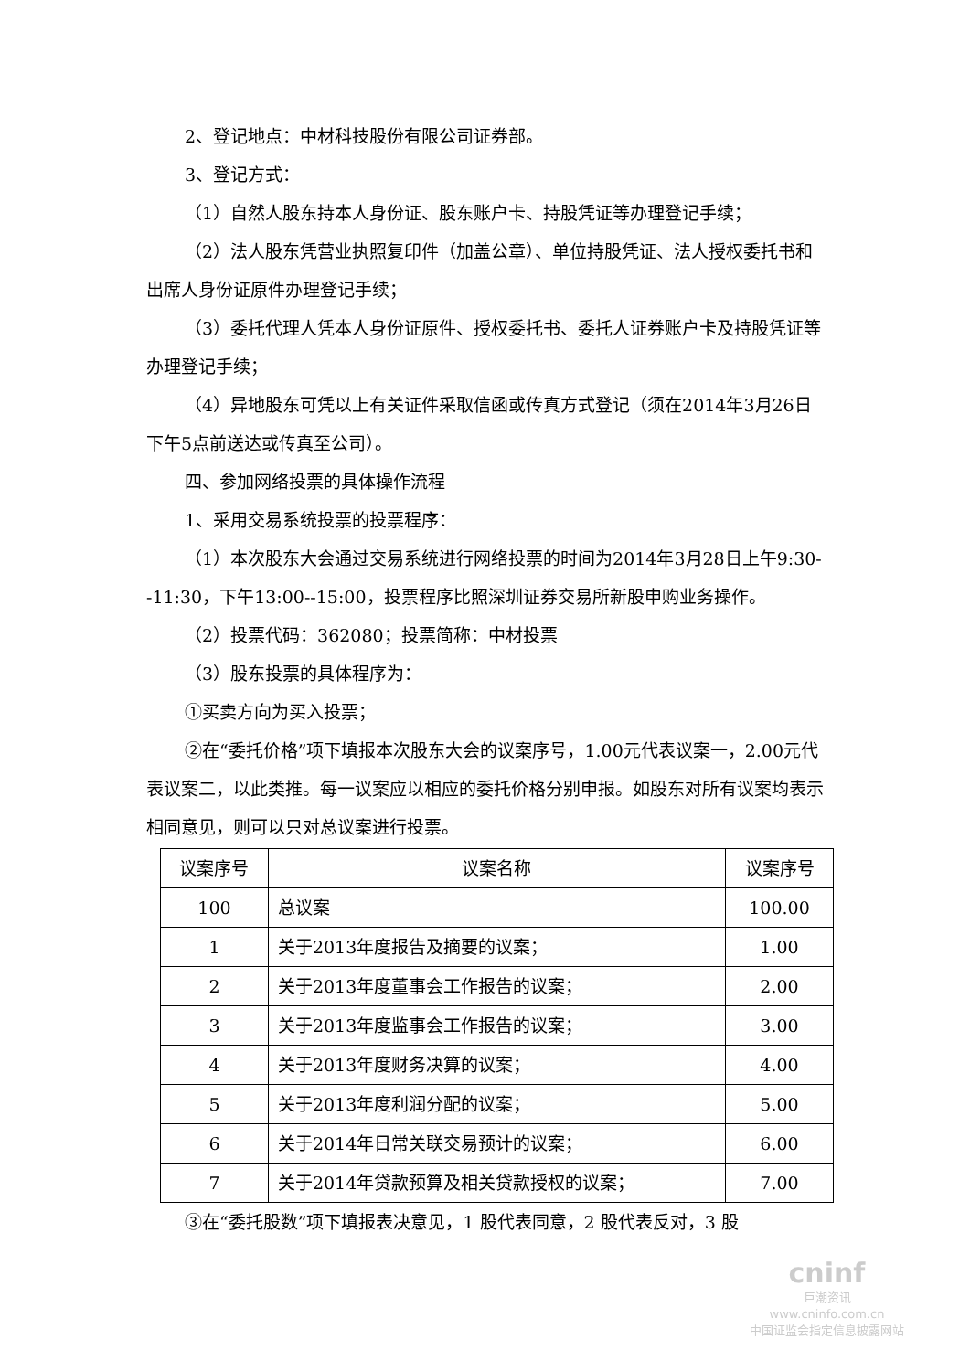2、登记地点：中材科技股份有限公司证券部。
3、登记方式：
（1）自然人股东持本人身份证、股东账户卡、持股凭证等办理登记手续；
（2）法人股东凭营业执照复印件（加盖公章）、单位持股凭证、法人授权委托书和出席人身份证原件办理登记手续；
（3）委托代理人凭本人身份证原件、授权委托书、委托人证券账户卡及持股凭证等办理登记手续；
（4）异地股东可凭以上有关证件采取信函或传真方式登记（须在2014年3月26日下午5点前送达或传真至公司）。
四、参加网络投票的具体操作流程
1、采用交易系统投票的投票程序：
（1）本次股东大会通过交易系统进行网络投票的时间为2014年3月28日上午9:30--11:30，下午13:00--15:00，投票程序比照深圳证券交易所新股申购业务操作。
（2）投票代码：362080；投票简称：中材投票
（3）股东投票的具体程序为：
①买卖方向为买入投票；
②在“委托价格”项下填报本次股东大会的议案序号，1.00元代表议案一，2.00元代表议案二，以此类推。每一议案应以相应的委托价格分别申报。如股东对所有议案均表示相同意见，则可以只对总议案进行投票。
| 议案序号 | 议案名称 | 议案序号 |
| --- | --- | --- |
| 100 | 总议案 | 100.00 |
| 1 | 关于2013年度报告及摘要的议案； | 1.00 |
| 2 | 关于2013年度董事会工作报告的议案； | 2.00 |
| 3 | 关于2013年度监事会工作报告的议案； | 3.00 |
| 4 | 关于2013年度财务决算的议案； | 4.00 |
| 5 | 关于2013年度利润分配的议案； | 5.00 |
| 6 | 关于2014年日常关联交易预计的议案； | 6.00 |
| 7 | 关于2014年贷款预算及相关贷款授权的议案； | 7.00 |
③在“委托股数”项下填报表决意见，1 股代表同意，2 股代表反对，3 股
cninf
巨潮资讯
www.cninfo.com.cn
中国证监会指定信息披露网站